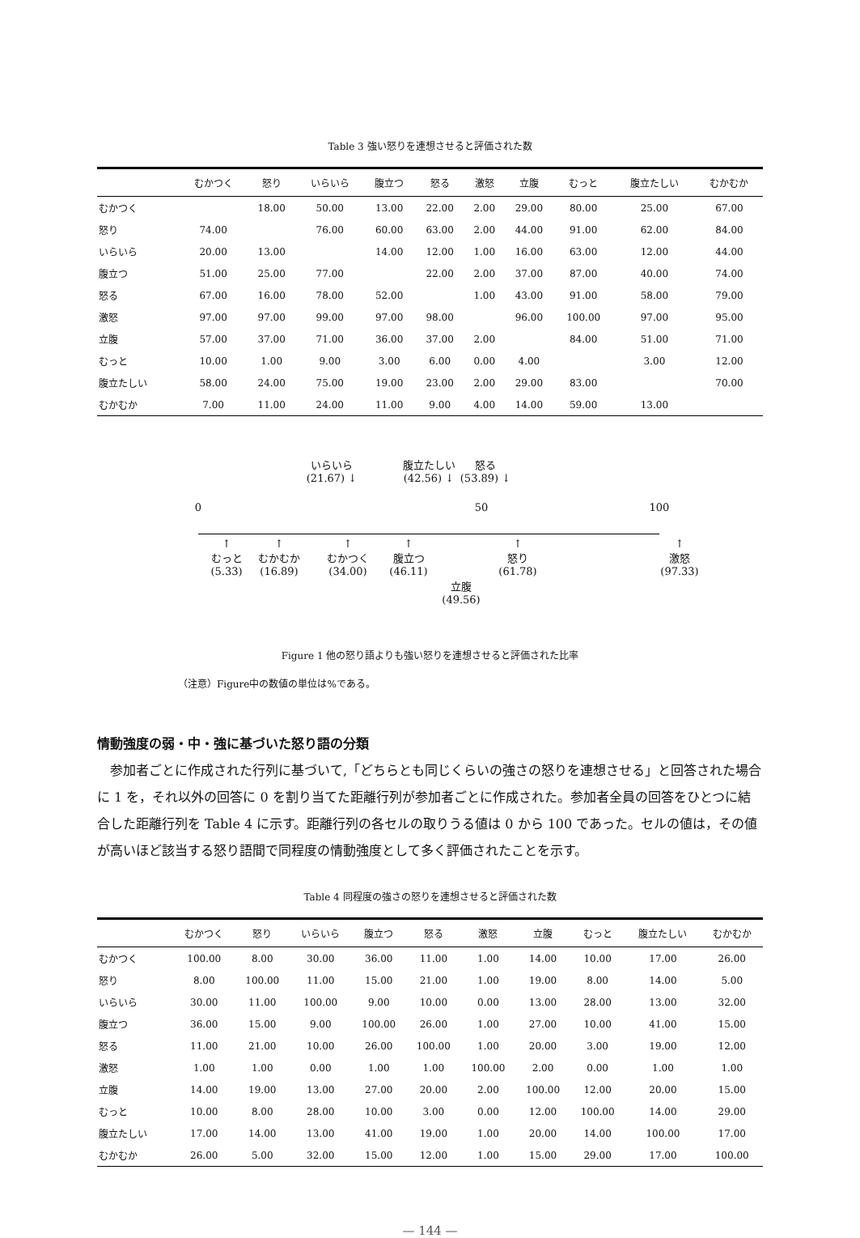Table 3 強い怒りを連想させると評価された数
| | むかつく | 怒り | いらいら | 腹立つ | 怒る | 激怒 | 立腹 | むっと | 腹立たしい | むかむか |
| --- | --- | --- | --- | --- | --- | --- | --- | --- | --- | --- |
| むかつく | | 18.00 | 50.00 | 13.00 | 22.00 | 2.00 | 29.00 | 80.00 | 25.00 | 67.00 |
| 怒り | 74.00 | | 76.00 | 60.00 | 63.00 | 2.00 | 44.00 | 91.00 | 62.00 | 84.00 |
| いらいら | 20.00 | 13.00 | | 14.00 | 12.00 | 1.00 | 16.00 | 63.00 | 12.00 | 44.00 |
| 腹立つ | 51.00 | 25.00 | 77.00 | | 22.00 | 2.00 | 37.00 | 87.00 | 40.00 | 74.00 |
| 怒る | 67.00 | 16.00 | 78.00 | 52.00 | | 1.00 | 43.00 | 91.00 | 58.00 | 79.00 |
| 激怒 | 97.00 | 97.00 | 99.00 | 97.00 | 98.00 | | 96.00 | 100.00 | 97.00 | 95.00 |
| 立腹 | 57.00 | 37.00 | 71.00 | 36.00 | 37.00 | 2.00 | | 84.00 | 51.00 | 71.00 |
| むっと | 10.00 | 1.00 | 9.00 | 3.00 | 6.00 | 0.00 | 4.00 | | 3.00 | 12.00 |
| 腹立たしい | 58.00 | 24.00 | 75.00 | 19.00 | 23.00 | 2.00 | 29.00 | 83.00 | | 70.00 |
| むかむか | 7.00 | 11.00 | 24.00 | 11.00 | 9.00 | 4.00 | 14.00 | 59.00 | 13.00 | |
いらいら
(21.67) ↓
腹立たしい
(42.56) ↓
怒る
(53.89) ↓
0 50 100
↑
むっと
(5.33)
↑
むかむか
(16.89)
↑
むかつく
(34.00)
↑
腹立つ
(46.11)
立腹
(49.56)
↑
怒り
(61.78)
↑
激怒
(97.33)
Figure 1 他の怒り語よりも強い怒りを連想させると評価された比率
（注意）Figure中の数値の単位は%である。
情動強度の弱・中・強に基づいた怒り語の分類
参加者ごとに作成された行列に基づいて,「どちらとも同じくらいの強さの怒りを連想させる」と回答された場合に 1 を，それ以外の回答に 0 を割り当てた距離行列が参加者ごとに作成された。参加者全員の回答をひとつに結合した距離行列を Table 4 に示す。距離行列の各セルの取りうる値は 0 から 100 であった。セルの値は，その値が高いほど該当する怒り語間で同程度の情動強度として多く評価されたことを示す。
Table 4 同程度の強さの怒りを連想させると評価された数
| | むかつく | 怒り | いらいら | 腹立つ | 怒る | 激怒 | 立腹 | むっと | 腹立たしい | むかむか |
| --- | --- | --- | --- | --- | --- | --- | --- | --- | --- | --- |
| むかつく | 100.00 | 8.00 | 30.00 | 36.00 | 11.00 | 1.00 | 14.00 | 10.00 | 17.00 | 26.00 |
| 怒り | 8.00 | 100.00 | 11.00 | 15.00 | 21.00 | 1.00 | 19.00 | 8.00 | 14.00 | 5.00 |
| いらいら | 30.00 | 11.00 | 100.00 | 9.00 | 10.00 | 0.00 | 13.00 | 28.00 | 13.00 | 32.00 |
| 腹立つ | 36.00 | 15.00 | 9.00 | 100.00 | 26.00 | 1.00 | 27.00 | 10.00 | 41.00 | 15.00 |
| 怒る | 11.00 | 21.00 | 10.00 | 26.00 | 100.00 | 1.00 | 20.00 | 3.00 | 19.00 | 12.00 |
| 激怒 | 1.00 | 1.00 | 0.00 | 1.00 | 1.00 | 100.00 | 2.00 | 0.00 | 1.00 | 1.00 |
| 立腹 | 14.00 | 19.00 | 13.00 | 27.00 | 20.00 | 2.00 | 100.00 | 12.00 | 20.00 | 15.00 |
| むっと | 10.00 | 8.00 | 28.00 | 10.00 | 3.00 | 0.00 | 12.00 | 100.00 | 14.00 | 29.00 |
| 腹立たしい | 17.00 | 14.00 | 13.00 | 41.00 | 19.00 | 1.00 | 20.00 | 14.00 | 100.00 | 17.00 |
| むかむか | 26.00 | 5.00 | 32.00 | 15.00 | 12.00 | 1.00 | 15.00 | 29.00 | 17.00 | 100.00 |
— 144 —